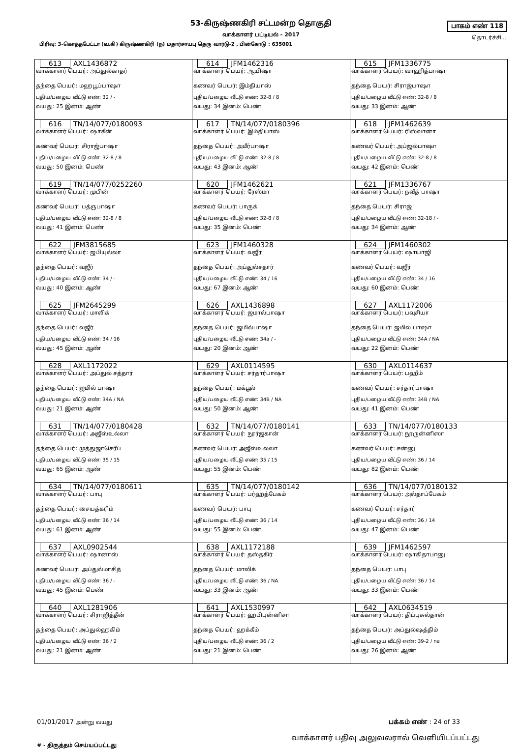53-கிருஷ்ணகிரி சட்டமன்ற தொகுதி
வாக்காளர் பட்டியல் - 2017
பாகம் எண் 118
தொடர்ச்சி...
பிரிவு: 3-கொத்தபேட்டா (வ.கி) கிருஷ்ணகிரி (ந) மதார்சாயபு தெரு வார்டு-2 , பின்கோடு : 635001
| 613 AXL1436872 வாக்காளர் பெயர்: அப்துல்காதர் தந்தை பெயர்: மஹபூப்பாஷா புதிய/பழைய வீட்டு எண்: 32 / - வயது: 25 இனம்: ஆண் | 614 JFM1462316 வாக்காளர் பெயர்: ஆயிஷா கணவர் பெயர்: இம்தியாஸ் புதிய/பழைய வீட்டு எண்: 32-8 / 8 வயது: 34 இனம்: பெண் | 615 JFM1336775 வாக்காளர் பெயர்: வாஹித்பாஷா தந்தை பெயர்: சிராஜ்பாஷா புதிய/பழைய வீட்டு எண்: 32-8 / 8 வயது: 33 இனம்: ஆண் |
| 616 TN/14/077/0180093 வாக்காளர் பெயர்: ஷாகீன் கணவர் பெயர்: சிராஜ்பாஷா புதிய/பழைய வீட்டு எண்: 32-8 / 8 வயது: 50 இனம்: பெண் | 617 TN/14/077/0180396 வாக்காளர் பெயர்: இம்தியாஸ் தந்தை பெயர்: அமீர்பாஷா புதிய/பழைய வீட்டு எண்: 32-8 / 8 வயது: 43 இனம்: ஆண் | 618 JFM1462639 வாக்காளர் பெயர்: ரிஸ்வானா கணவர் பெயர்: அப்ஜல்பாஷா புதிய/பழைய வீட்டு எண்: 32-8 / 8 வயது: 42 இனம்: பெண் |
| 619 TN/14/077/0252260 வாக்காளர் பெயர்: முபின் கணவர் பெயர்: பத்ருபாஷா புதிய/பழைய வீட்டு எண்: 32-8 / 8 வயது: 41 இனம்: பெண் | 620 JFM1462621 வாக்காளர் பெயர்: ரேஸ்மா கணவர் பெயர்: பாருக் புதிய/பழைய வீட்டு எண்: 32-8 / 8 வயது: 35 இனம்: பெண் | 621 JFM1336767 வாக்காளர் பெயர்: நவீத் பாஷா தந்தை பெயர்: சிராஜ் புதிய/பழைய வீட்டு எண்: 32-18 / - வயது: 34 இனம்: ஆண் |
| 622 JFM3815685 வாக்காளர் பெயர்: ஜபியுல்லா தந்தை பெயர்: வஜீர் புதிய/பழைய வீட்டு எண்: 34 / - வயது: 40 இனம்: ஆண் | 623 JFM1460328 வாக்காளர் பெயர்: வஜீர் தந்தை பெயர்: அப்துல்சதார் புதிய/பழைய வீட்டு எண்: 34 / 16 வயது: 67 இனம்: ஆண் | 624 JFM1460302 வாக்காளர் பெயர்: ஷாயாஜி கணவர் பெயர்: வஜீர் புதிய/பழைய வீட்டு எண்: 34 / 16 வயது: 60 இனம்: பெண் |
| 625 JFM2645299 வாக்காளர் பெயர்: மாலிக் தந்தை பெயர்: வஜீர் புதிய/பழைய வீட்டு எண்: 34 / 16 வயது: 45 இனம்: ஆண் | 626 AXL1436898 வாக்காளர் பெயர்: ஜமால்பாஷா தந்தை பெயர்: ஜமில்பாஷா புதிய/பழைய வீட்டு எண்: 34a / - வயது: 20 இனம்: ஆண் | 627 AXL1172006 வாக்காளர் பெயர்: பவுசியா தந்தை பெயர்: ஜமில் பாஷா புதிய/பழைய வீட்டு எண்: 34A / NA வயது: 22 இனம்: பெண் |
| 628 AXL1172022 வாக்காளர் பெயர்: அப்துல் சத்தார் தந்தை பெயர்: ஜமில் பாஷா புதிய/பழைய வீட்டு எண்: 34A / NA வயது: 21 இனம்: ஆண் | 629 AXL0114595 வாக்காளர் பெயர்: சர்தார்பாஷா தந்தை பெயர்: மக்பூல் புதிய/பழைய வீட்டு எண்: 34B / NA வயது: 50 இனம்: ஆண் | 630 AXL0114637 வாக்காளர் பெயர்: பஹீம் கணவர் பெயர்: சர்தார்பாஷா புதிய/பழைய வீட்டு எண்: 34B / NA வயது: 41 இனம்: பெண் |
| 631 TN/14/077/0180428 வாக்காளர் பெயர்: அஜீஸ்உல்லா தந்தை பெயர்: முத்துஜாசெரீப் புதிய/பழைய வீட்டு எண்: 35 / 15 வயது: 65 இனம்: ஆண் | 632 TN/14/077/0180141 வாக்காளர் பெயர்: நூர்ஜகான் கணவர் பெயர்: அஜீஸ்உல்லா புதிய/பழைய வீட்டு எண்: 35 / 15 வயது: 55 இனம்: பெண் | 633 TN/14/077/0180133 வாக்காளர் பெயர்: நூருன்னிஸா கணவர் பெயர்: சன்னு புதிய/பழைய வீட்டு எண்: 36 / 14 வயது: 82 இனம்: பெண் |
| 634 TN/14/077/0180611 வாக்காளர் பெயர்: பாபு தந்தை பெயர்: சையத்கரிம் புதிய/பழைய வீட்டு எண்: 36 / 14 வயது: 61 இனம்: ஆண் | 635 TN/14/077/0180142 வாக்காளர் பெயர்: பர்ஹத்பேகம் கணவர் பெயர்: பாபு புதிய/பழைய வீட்டு எண்: 36 / 14 வயது: 55 இனம்: பெண் | 636 TN/14/077/0180132 வாக்காளர் பெயர்: அல்தாப்பேகம் கணவர் பெயர்: சர்தார் புதிய/பழைய வீட்டு எண்: 36 / 14 வயது: 47 இனம்: பெண் |
| 637 AXL0902544 வாக்காளர் பெயர்: ஷானாஸ் கணவர் பெயர்: அப்துல்மாசித் புதிய/பழைய வீட்டு எண்: 36 / - வயது: 45 இனம்: பெண் | 638 AXL1172188 வாக்காளர் பெயர்: தஸ்தகிர் தந்தை பெயர்: மாலிக் புதிய/பழைய வீட்டு எண்: 36 / NA வயது: 33 இனம்: ஆண் | 639 JFM1462597 வாக்காளர் பெயர்: ஷாகிதாபானு தந்தை பெயர்: பாபு புதிய/பழைய வீட்டு எண்: 36 / 14 வயது: 33 இனம்: பெண் |
| 640 AXL1281906 வாக்காளர் பெயர்: சிராஜித்தீன் தந்தை பெயர்: அப்துல்ஹகிம் புதிய/பழைய வீட்டு எண்: 36 / 2 வயது: 21 இனம்: ஆண் | 641 AXL1530997 வாக்காளர் பெயர்: ஹபிபுன்னிசா தந்தை பெயர்: ஹக்கீம் புதிய/பழைய வீட்டு எண்: 36 / 2 வயது: 21 இனம்: பெண் | 642 AXL0634519 வாக்காளர் பெயர்: திப்புசுல்தான் தந்தை பெயர்: அப்துல்ஷத்திம் புதிய/பழைய வீட்டு எண்: 39-2 / na வயது: 26 இனம்: ஆண் |
01/01/2017 அன்று வயது பக்கம் எண் : 24 of 33
# - திருத்தம் செய்யப்பட்டது வாக்காளர் பதிவு அலுவலரால் வெளியிடப்பட்டது